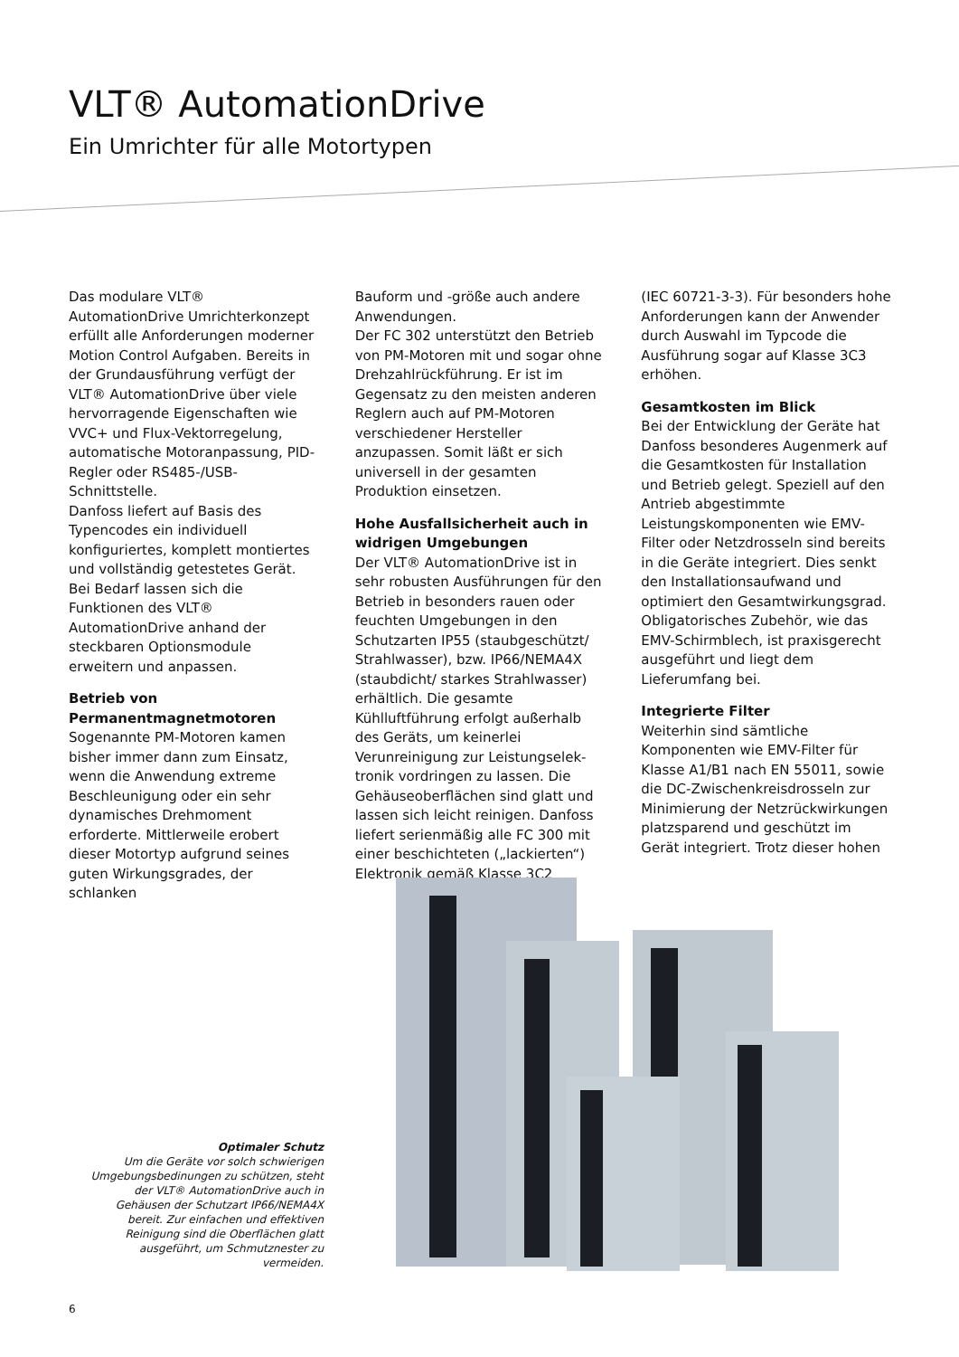VLT® AutomationDrive
Ein Umrichter für alle Motortypen
Das modulare VLT® AutomationDrive Umrichterkonzept erfüllt alle Anforderungen moderner Motion Control Aufgaben. Bereits in der Grundausführung verfügt der VLT® AutomationDrive über viele hervorragende Eigenschaften wie VVC+ und Flux-Vektorregelung, automatische Motoranpassung, PID-Regler oder RS485-/USB-Schnittstelle.
Danfoss liefert auf Basis des Typencodes ein individuell konfiguriertes, komplett montiertes und vollständig getestetes Gerät. Bei Bedarf lassen sich die Funktionen des VLT® AutomationDrive anhand der steckbaren Optionsmodule erweitern und anpassen.
Betrieb von Permanentmagnetmotoren
Sogenannte PM-Motoren kamen bisher immer dann zum Einsatz, wenn die Anwendung extreme Beschleunigung oder ein sehr dynamisches Drehmoment erforderte. Mittlerweile erobert dieser Motortyp aufgrund seines guten Wirkungsgrades, der schlanken
Bauform und -größe auch andere Anwendungen.
Der FC 302 unterstützt den Betrieb von PM-Motoren mit und sogar ohne Drehzahlrückführung. Er ist im Gegensatz zu den meisten anderen Reglern auch auf PM-Motoren verschiedener Hersteller anzupassen. Somit läßt er sich universell in der gesamten Produktion einsetzen.
Hohe Ausfallsicherheit auch in widrigen Umgebungen
Der VLT® AutomationDrive ist in sehr robusten Ausführungen für den Betrieb in besonders rauen oder feuchten Umgebungen in den Schutzarten IP55 (staubgeschützt/ Strahlwasser), bzw. IP66/NEMA4X (staubdicht/ starkes Strahlwasser) erhältlich. Die gesamte Kühlluftführung erfolgt außerhalb des Geräts, um keinerlei Verunreinigung zur Leistungselek-tronik vordringen zu lassen. Die Gehäuseoberflächen sind glatt und lassen sich leicht reinigen. Danfoss liefert serienmäßig alle FC 300 mit einer beschichteten („lackierten“) Elektronik gemäß Klasse 3C2
(IEC 60721-3-3). Für besonders hohe Anforderungen kann der Anwender durch Auswahl im Typcode die Ausführung sogar auf Klasse 3C3 erhöhen.
Gesamtkosten im Blick
Bei der Entwicklung der Geräte hat Danfoss besonderes Augenmerk auf die Gesamtkosten für Installation und Betrieb gelegt. Speziell auf den Antrieb abgestimmte Leistungskomponenten wie EMV-Filter oder Netzdrosseln sind bereits in die Geräte integriert. Dies senkt den Installationsaufwand und optimiert den Gesamtwirkungsgrad. Obligatorisches Zubehör, wie das EMV-Schirmblech, ist praxisgerecht ausgeführt und liegt dem Lieferumfang bei.
Integrierte Filter
Weiterhin sind sämtliche Komponenten wie EMV-Filter für Klasse A1/B1 nach EN 55011, sowie die DC-Zwischenkreisdrosseln zur Minimierung der Netzrückwirkungen platzsparend und geschützt im Gerät integriert. Trotz dieser hohen
Optimaler Schutz
Um die Geräte vor solch schwierigen Umgebungsbedinungen zu schützen, steht der VLT® AutomationDrive auch in Gehäusen der Schutzart IP66/NEMA4X bereit. Zur einfachen und effektiven Reinigung sind die Oberflächen glatt ausgeführt, um Schmutznester zu vermeiden.
6